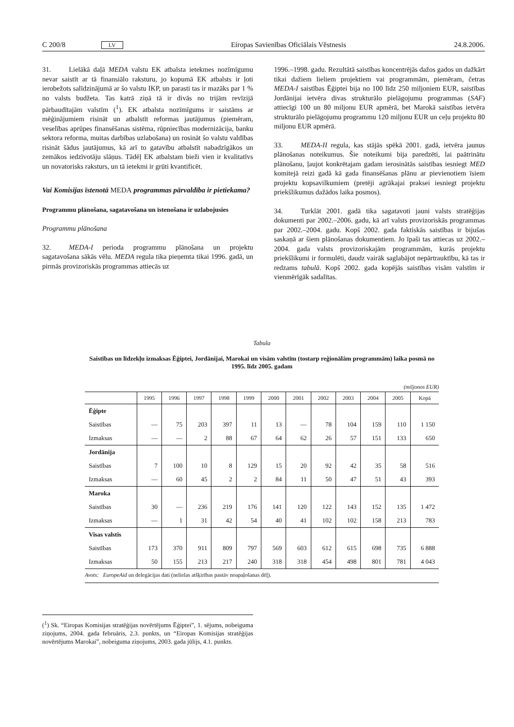C 200/8 LV Eiropas Savienības Oficiālais Vēstnesis 24.8.2006.
31. Lielākā daļā MEDA valstu EK atbalsta ietekmes nozīmīgumu nevar saistīt ar tā finansiālo raksturu, jo kopumā EK atbalsts ir ļoti ierobežots salīdzinājumā ar šo valstu IKP, un parasti tas ir mazāks par 1 % no valsts budžeta. Tas katrā ziņā tā ir divās no trijām revīzijā pārbaudītajām valstīm (<sup>1</sup>). EK atbalsta nozīmīgums ir saistāms ar mēģinājumiem risināt un atbalstīt reformas jautājumus (piemēram, veselības aprūpes finansēšanas sistēma, rūpniecības modernizācija, banku sektora reforma, muitas darbības uzlabošana) un rosināt šo valstu valdības risināt šādus jautājumus, kā arī to gatavību atbalstīt nabadzīgākos un zemākos iedzīvotāju slāņus. Tādēļ EK atbalstam bieži vien ir kvalitatīvs un novatorisks raksturs, un tā ietekmi ir grūti kvantificēt.
Vai Komisijas īstenotā MEDA programmas pārvaldība ir pietiekama?
Programmu plānošana, sagatavošana un īstenošana ir uzlabojusies
Programmu plānošana
32. MEDA-I perioda programmu plānošana un projektu sagatavošana sākās vēlu. MEDA regula tika pieņemta tikai 1996. gadā, un pirmās provizoriskās programmas attiecās uz
1996.–1998. gadu. Rezultātā saistības koncentrējās dažos gados un dažkārt tikai dažiem lieliem projektiem vai programmām, piemēram, četras MEDA-I saistības Ēģiptei bija no 100 līdz 250 miljoniem EUR, saistības Jordānijai ietvēra divas strukturālo pielāgojumu programmas (SAF) attiecīgi 100 un 80 miljonu EUR apmērā, bet Marokā saistības ietvēra strukturālo pielāgojumu programmu 120 miljonu EUR un ceļu projektu 80 miljonu EUR apmērā.
33. MEDA-II regula, kas stājās spēkā 2001. gadā, ietvēra jaunus plānošanas noteikumus. Šie noteikumi bija paredzēti, lai paātrinātu plānošanu, ļaujot konkrētajam gadam ierosinātās saistības iesniegt MED komitejā reizi gadā kā gada finansēšanas plānu ar pievienotiem īsiem projektu kopsavilkumiem (pretēji agrākajai praksei iesniegt projektu priekšlikumus dažādos laika posmos).
34. Turklāt 2001. gadā tika sagatavoti jauni valsts stratēģijas dokumenti par 2002.–2006. gadu, kā arī valsts provizoriskās programmas par 2002.–2004. gadu. Kopš 2002. gada faktiskās saistības ir bijušas saskaņā ar šiem plānošanas dokumentiem. Jo īpaši tas attiecas uz 2002.–2004. gada valsts provizoriskajām programmām, kurās projektu priekšlikumi ir formulēti, daudz vairāk saglabājot nepārtrauktību, kā tas ir redzams tabulā. Kopš 2002. gada kopējās saistības visām valstīm ir vienmērīgāk sadalītas.
Tabula
Saistības un līdzekļu izmaksas Ēģiptei, Jordānijai, Marokai un visām valstīm (tostarp reģionālām programmām) laika posmā no 1995. līdz 2005. gadam
(miljonos EUR)
| | 1995 | 1996 | 1997 | 1998 | 1999 | 2000 | 2001 | 2002 | 2003 | 2004 | 2005 | Kopā |
| --- | --- | --- | --- | --- | --- | --- | --- | --- | --- | --- | --- | --- |
| Ēģipte | | | | | | | | | | | | |
| Saistības | — | 75 | 203 | 397 | 11 | 13 | — | 78 | 104 | 159 | 110 | 1 150 |
| Izmaksas | — | — | 2 | 88 | 67 | 64 | 62 | 26 | 57 | 151 | 133 | 650 |
| Jordānija | | | | | | | | | | | | |
| Saistības | 7 | 100 | 10 | 8 | 129 | 15 | 20 | 92 | 42 | 35 | 58 | 516 |
| Izmaksas | — | 60 | 45 | 2 | 2 | 84 | 11 | 50 | 47 | 51 | 43 | 393 |
| Maroka | | | | | | | | | | | | |
| Saistības | 30 | — | 236 | 219 | 176 | 141 | 120 | 122 | 143 | 152 | 135 | 1 472 |
| Izmaksas | — | 1 | 31 | 42 | 54 | 40 | 41 | 102 | 102 | 158 | 213 | 783 |
| Visas valstis | | | | | | | | | | | | |
| Saistības | 173 | 370 | 911 | 809 | 797 | 569 | 603 | 612 | 615 | 698 | 735 | 6 888 |
| Izmaksas | 50 | 155 | 213 | 217 | 240 | 318 | 318 | 454 | 498 | 801 | 781 | 4 043 |
Avots: EuropeAid un delegācijas dati (nelielas atšķirības pastāv noapaļošanas dēļ).
(<sup>1</sup>) Sk. “Eiropas Komisijas stratēģijas novērtējums Ēģiptei”, 1. sējums, nobeiguma ziņojums, 2004. gada februāris, 2.3. punkts, un “Eiropas Komisijas stratēģijas novērtējums Marokai”, nobeiguma ziņojums, 2003. gada jūlijs, 4.1. punkts.